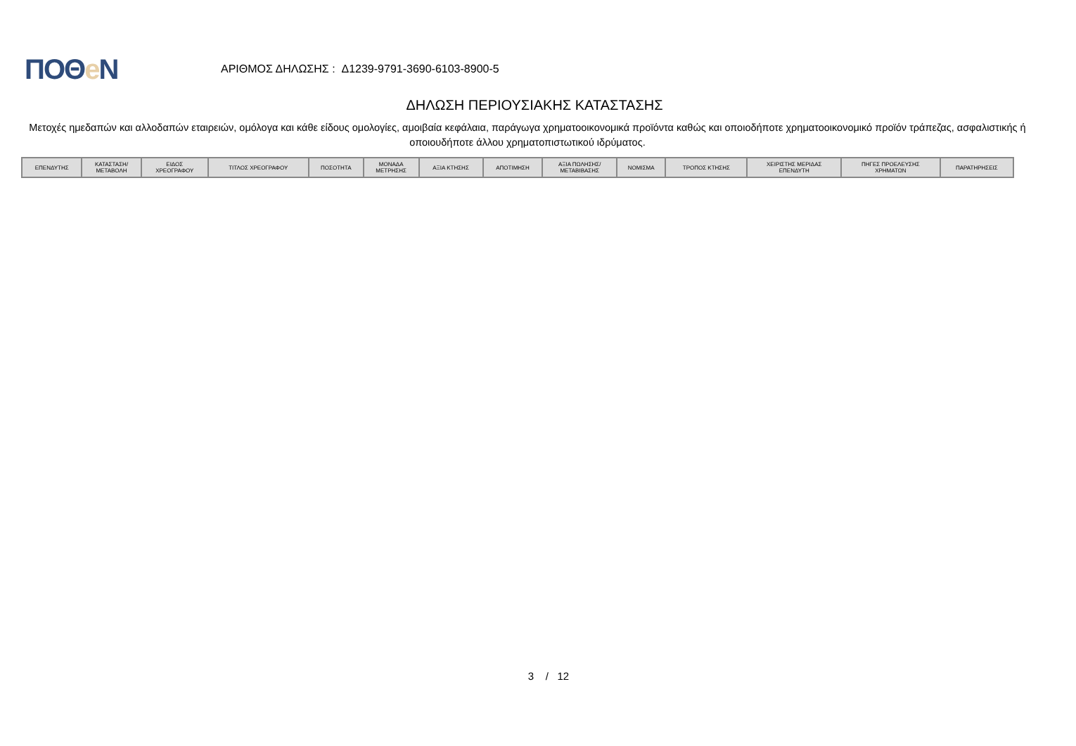ΠΟΘe Ν
ΑΡΙΘΜΟΣ ΔΗΛΩΣΗΣ : Δ1239-9791-3690-6103-8900-5
ΔΗΛΩΣΗ ΠΕΡΙΟΥΣΙΑΚΗΣ ΚΑΤΑΣΤΑΣΗΣ
Μετοχές ημεδαπών και αλλοδαπών εταιρειών, ομόλογα και κάθε είδους ομολογίες, αμοιβαία κεφάλαια, παράγωγα χρηματοοικονομικά προϊόντα καθώς και οποιοδήποτε χρηματοοικονομικό προϊόν τράπεζας, ασφαλιστικής ή οποιουδήποτε άλλου χρηματοπιστωτικού ιδρύματος.
| ΕΠΕΝΔΥΤΗΣ | ΚΑΤΑΣΤΑΣΗ/ ΜΕΤΑΒΟΛΗ | ΕΙΔΟΣ ΧΡΕΟΓΡΑΦΟΥ | ΤΙΤΛΟΣ ΧΡΕΟΓΡΑΦΟΥ | ΠΟΣΟΤΗΤΑ | ΜΟΝΑΔΑ ΜΕΤΡΗΣΗΣ | ΑΞΙΑ ΚΤΗΣΗΣ | ΑΠΟΤΙΜΗΣΗ | ΑΞΙΑ ΠΩΛΗΣΗΣ/ ΜΕΤΑΒΙΒΑΣΗΣ | ΝΟΜΙΣΜΑ | ΤΡΟΠΟΣ ΚΤΗΣΗΣ | ΧΕΙΡΙΣΤΗΣ ΜΕΡΙΔΑΣ ΕΠΕΝΔΥΤΗ | ΠΗΓΕΣ ΠΡΟΕΛΕΥΣΗΣ ΧΡΗΜΑΤΩΝ | ΠΑΡΑΤΗΡΗΣΕΙΣ |
| --- | --- | --- | --- | --- | --- | --- | --- | --- | --- | --- | --- | --- | --- |
3 / 12